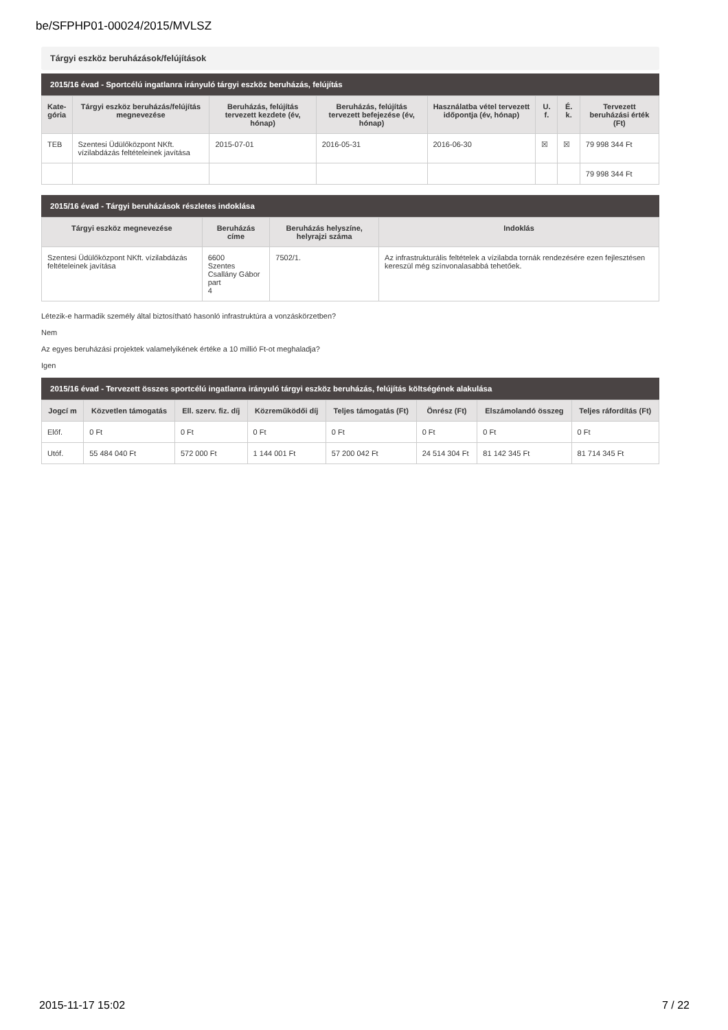be/SFPHP01-00024/2015/MVLSZ
Tárgyi eszköz beruházások/felújítások
2015/16 évad - Sportcélú ingatlanra irányuló tárgyi eszköz beruházás, felújítás
| Kate- gória | Tárgyi eszköz beruházás/felújítás megnevezése | Beruházás, felújítás tervezett kezdete (év, hónap) | Beruházás, felújítás tervezett befejezése (év, hónap) | Használatba vétel tervezett időpontja (év, hónap) | U. f. | É. k. | Tervezett beruházási érték (Ft) |
| --- | --- | --- | --- | --- | --- | --- | --- |
| TEB | Szentesi Üdülőközpont NKft. vízilabdázás feltételeinek javítása | 2015-07-01 | 2016-05-31 | 2016-06-30 | ☒ | ☒ | 79 998 344 Ft |
| | | | | | | | 79 998 344 Ft |
2015/16 évad - Tárgyi beruházások részletes indoklása
| Tárgyi eszköz megnevezése | Beruházás címe | Beruházás helyszíne, helyrajzi száma | Indoklás |
| --- | --- | --- | --- |
| Szentesi Üdülőközpont NKft. vízilabdázás feltételeinek javítása | 6600 Szentes Csallány Gábor part 4 | 7502/1. | Az infrastrukturális feltételek a vízilabda tornák rendezésére ezen fejlesztésen kereszül még színvonalasabbá tehetőek. |
Létezik-e harmadik személy által biztosítható hasonló infrastruktúra a vonzáskörzetben?
Nem
Az egyes beruházási projektek valamelyikének értéke a 10 millió Ft-ot meghaladja?
Igen
2015/16 évad - Tervezett összes sportcélú ingatlanra irányuló tárgyi eszköz beruházás, felújítás költségének alakulása
| Jogcí m | Közvetlen támogatás | Ell. szerv. fiz. díj | Közreműködői díj | Teljes támogatás (Ft) | Önrész (Ft) | Elszámolandó összeg | Teljes ráfordítás (Ft) |
| --- | --- | --- | --- | --- | --- | --- | --- |
| Előf. | 0 Ft | 0 Ft | 0 Ft | 0 Ft | 0 Ft | 0 Ft | 0 Ft |
| Utóf. | 55 484 040 Ft | 572 000 Ft | 1 144 001 Ft | 57 200 042 Ft | 24 514 304 Ft | 81 142 345 Ft | 81 714 345 Ft |
2015-11-17 15:02 7 / 22